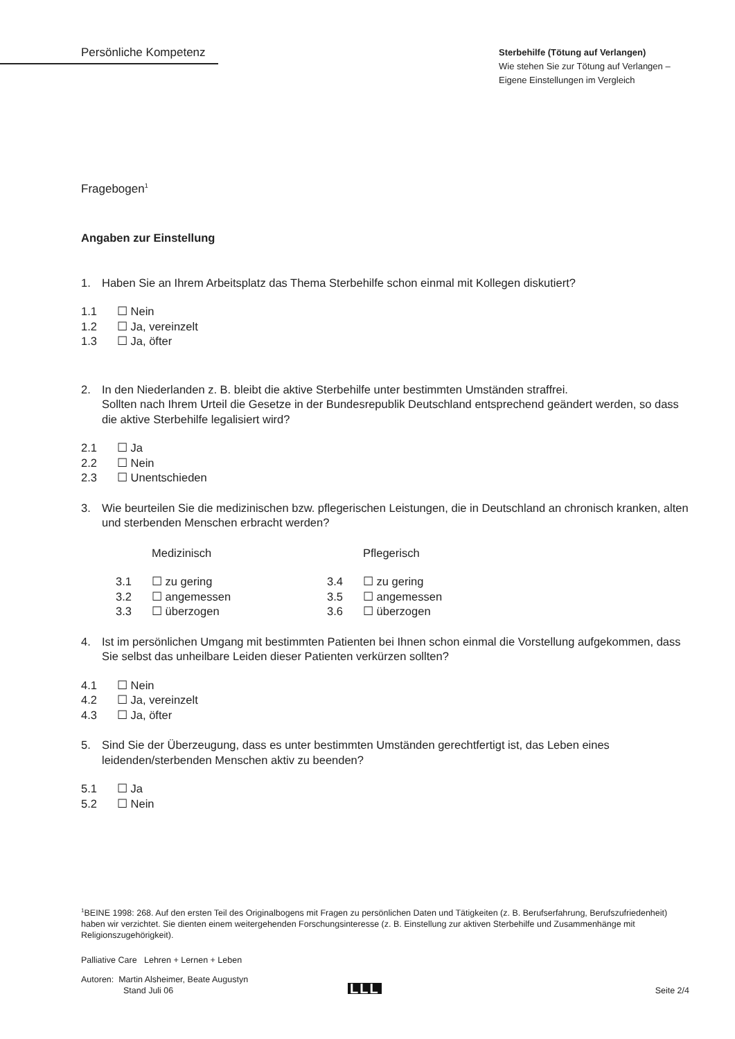Persönliche Kompetenz
Sterbehilfe (Tötung auf Verlangen)
Wie stehen Sie zur Tötung auf Verlangen –
Eigene Einstellungen im Vergleich
Fragebogen<sup>1</sup>
Angaben zur Einstellung
1. Haben Sie an Ihrem Arbeitsplatz das Thema Sterbehilfe schon einmal mit Kollegen diskutiert?
1.1 ☐ Nein
1.2 ☐ Ja, vereinzelt
1.3 ☐ Ja, öfter
2. In den Niederlanden z. B. bleibt die aktive Sterbehilfe unter bestimmten Umständen straffrei.
Sollten nach Ihrem Urteil die Gesetze in der Bundesrepublik Deutschland entsprechend geändert werden, so dass die aktive Sterbehilfe legalisiert wird?
2.1 ☐ Ja
2.2 ☐ Nein
2.3 ☐ Unentschieden
3. Wie beurteilen Sie die medizinischen bzw. pflegerischen Leistungen, die in Deutschland an chronisch kranken, alten und sterbenden Menschen erbracht werden?
Medizinisch
3.1 ☐ zu gering
3.2 ☐ angemessen
3.3 ☐ überzogen
Pflegerisch
3.4 ☐ zu gering
3.5 ☐ angemessen
3.6 ☐ überzogen
4. Ist im persönlichen Umgang mit bestimmten Patienten bei Ihnen schon einmal die Vorstellung aufgekommen, dass Sie selbst das unheilbare Leiden dieser Patienten verkürzen sollten?
4.1 ☐ Nein
4.2 ☐ Ja, vereinzelt
4.3 ☐ Ja, öfter
5. Sind Sie der Überzeugung, dass es unter bestimmten Umständen gerechtfertigt ist, das Leben eines leidenden/sterbenden Menschen aktiv zu beenden?
5.1 ☐ Ja
5.2 ☐ Nein
<sup>1</sup> BEINE 1998: 268. Auf den ersten Teil des Originalbogens mit Fragen zu persönlichen Daten und Tätigkeiten (z. B. Berufserfahrung, Berufszufriedenheit) haben wir verzichtet. Sie dienten einem weitergehenden Forschungsinteresse (z. B. Einstellung zur aktiven Sterbehilfe und Zusammenhänge mit Religionszugehörigkeit).
Palliative Care Lehren + Lernen + Leben
Autoren: Martin Alsheimer, Beate Augustyn
Stand Juli 06
LLL
Seite 2/4